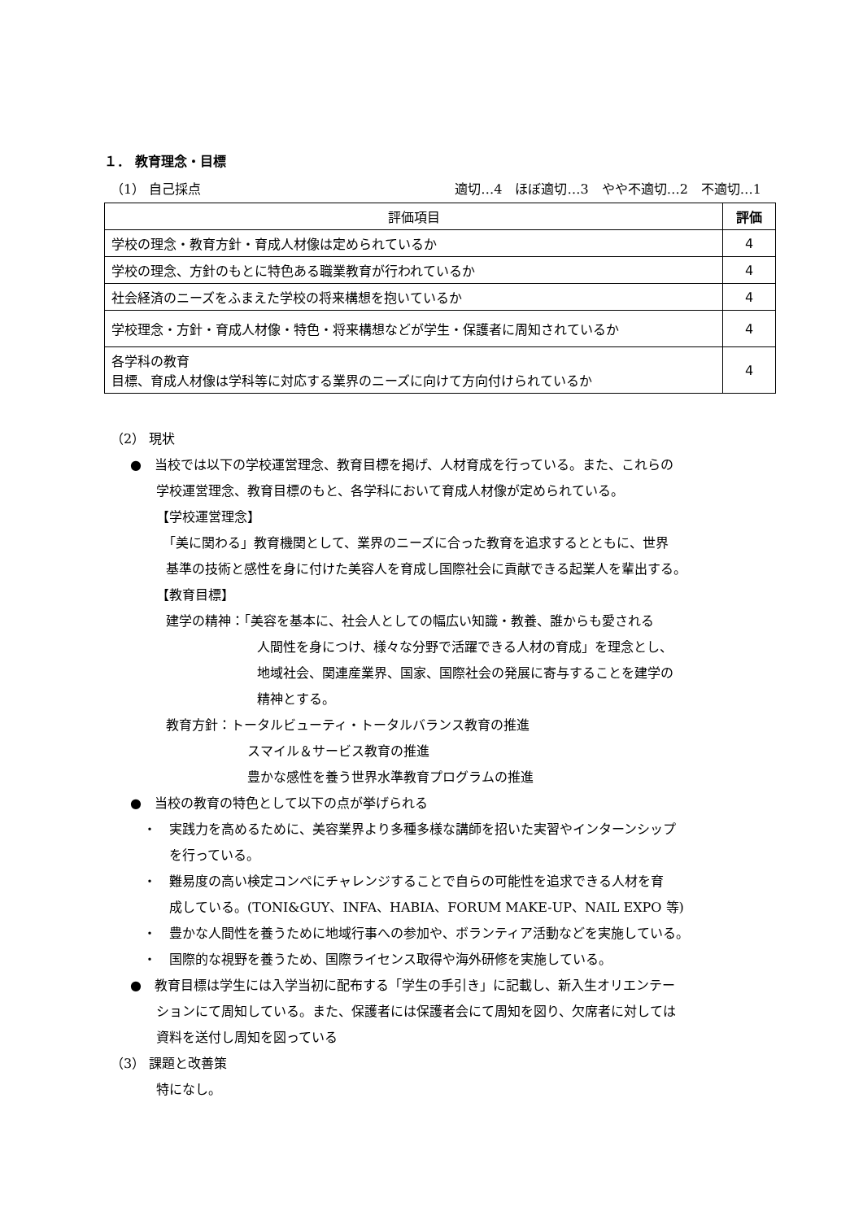１． 教育理念・目標
（1） 自己採点 適切…4　ほぼ適切…3　やや不適切…2　不適切…1
| 評価項目 | 評価 |
| --- | --- |
| 学校の理念・教育方針・育成人材像は定められているか | 4 |
| 学校の理念、方針のもとに特色ある職業教育が行われているか | 4 |
| 社会経済のニーズをふまえた学校の将来構想を抱いているか | 4 |
| 学校理念・方針・育成人材像・特色・将来構想などが学生・保護者に周知されているか | 4 |
| 各学科の教育 目標、育成人材像は学科等に対応する業界のニーズに向けて方向付けられているか | 4 |
（2） 現状
●　当校では以下の学校運営理念、教育目標を掲げ、人材育成を行っている。また、これらの
学校運営理念、教育目標のもと、各学科において育成人材像が定められている。
【学校運営理念】
「美に関わる」教育機関として、業界のニーズに合った教育を追求するとともに、世界
基準の技術と感性を身に付けた美容人を育成し国際社会に貢献できる起業人を輩出する。
【教育目標】
建学の精神：「美容を基本に、社会人としての幅広い知識・教養、誰からも愛される
人間性を身につけ、様々な分野で活躍できる人材の育成」を理念とし、
地域社会、関連産業界、国家、国際社会の発展に寄与することを建学の
精神とする。
教育方針：トータルビューティ・トータルバランス教育の推進
スマイル＆サービス教育の推進
豊かな感性を養う世界水準教育プログラムの推進
●　当校の教育の特色として以下の点が挙げられる
・　実践力を高めるために、美容業界より多種多様な講師を招いた実習やインターンシップ
を行っている。
・　難易度の高い検定コンペにチャレンジすることで自らの可能性を追求できる人材を育
成している。(TONI&GUY、INFA、HABIA、FORUM MAKE-UP、NAIL EXPO 等)
・　豊かな人間性を養うために地域行事への参加や、ボランティア活動などを実施している。
・　国際的な視野を養うため、国際ライセンス取得や海外研修を実施している。
●　教育目標は学生には入学当初に配布する「学生の手引き」に記載し、新入生オリエンテー
ションにて周知している。また、保護者には保護者会にて周知を図り、欠席者に対しては
資料を送付し周知を図っている
（3） 課題と改善策
特になし。